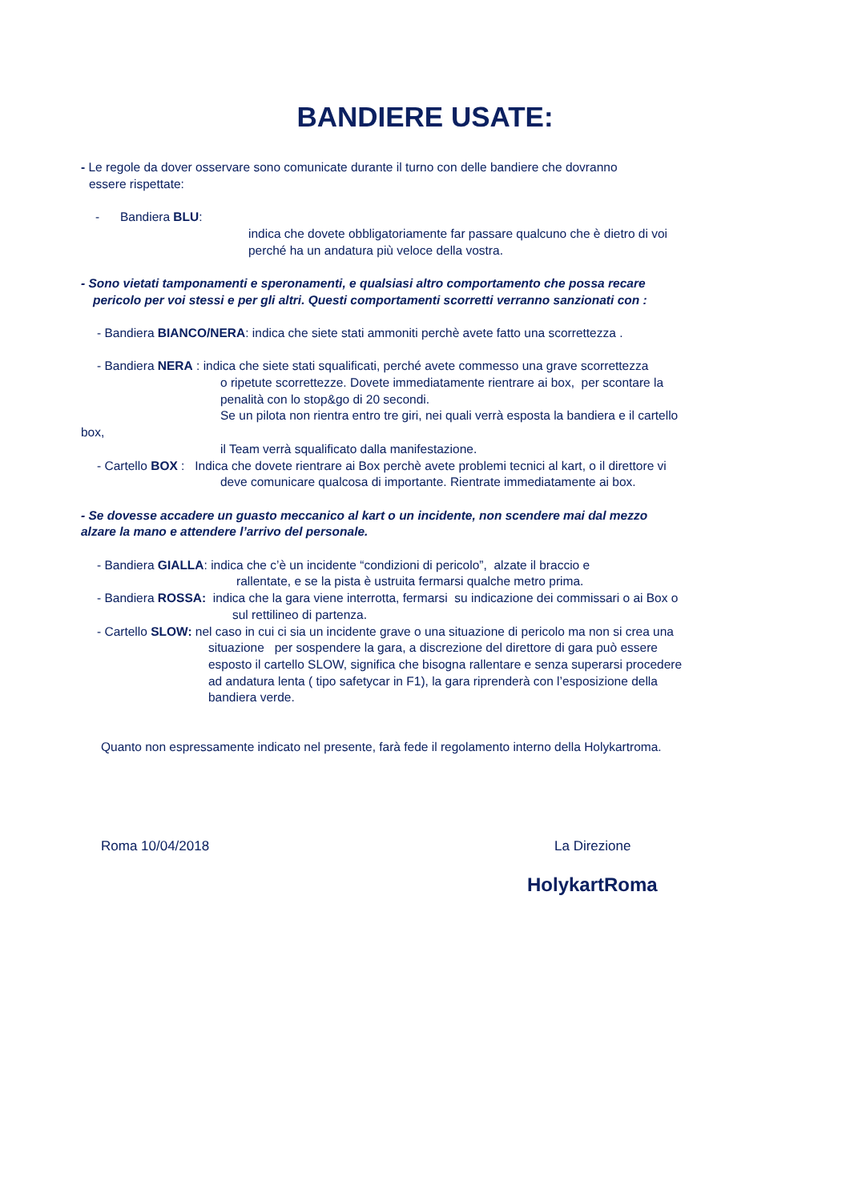BANDIERE USATE:
- Le regole da dover osservare sono comunicate durante il turno con delle bandiere che dovranno
essere rispettate:
- Bandiera BLU:
indica che dovete obbligatoriamente far passare qualcuno che è dietro di voi
perché ha un andatura più veloce della vostra.
- Sono vietati tamponamenti e speronamenti, e qualsiasi altro comportamento che possa recare
pericolo per voi stessi e per gli altri. Questi comportamenti scorretti verranno sanzionati con :
- Bandiera BIANCO/NERA: indica che siete stati ammoniti perchè avete fatto una scorrettezza .
- Bandiera NERA : indica che siete stati squalificati, perché avete commesso una grave scorrettezza
o ripetute scorrettezze. Dovete immediatamente rientrare ai box, per scontare la
penalità con lo stop&go di 20 secondi.
Se un pilota non rientra entro tre giri, nei quali verrà esposta la bandiera e il cartello
box,
il Team verrà squalificato dalla manifestazione.
- Cartello BOX : Indica che dovete rientrare ai Box perchè avete problemi tecnici al kart, o il direttore vi
deve comunicare qualcosa di importante. Rientrate immediatamente ai box.
- Se dovesse accadere un guasto meccanico al kart o un incidente, non scendere mai dal mezzo
alzare la mano e attendere l’arrivo del personale.
- Bandiera GIALLA: indica che c’è un incidente “condizioni di pericolo”, alzate il braccio e
rallentate, e se la pista è ustruita fermarsi qualche metro prima.
- Bandiera ROSSA: indica che la gara viene interrotta, fermarsi su indicazione dei commissari o ai Box o
sul rettilineo di partenza.
- Cartello SLOW: nel caso in cui ci sia un incidente grave o una situazione di pericolo ma non si crea una
situazione per sospendere la gara, a discrezione del direttore di gara può essere
esposto il cartello SLOW, significa che bisogna rallentare e senza superarsi procedere
ad andatura lenta ( tipo safetycar in F1), la gara riprenderà con l’esposizione della
bandiera verde.
Quanto non espressamente indicato nel presente, farà fede il regolamento interno della Holykartroma.
Roma 10/04/2018 La Direzione
HolykartRoma